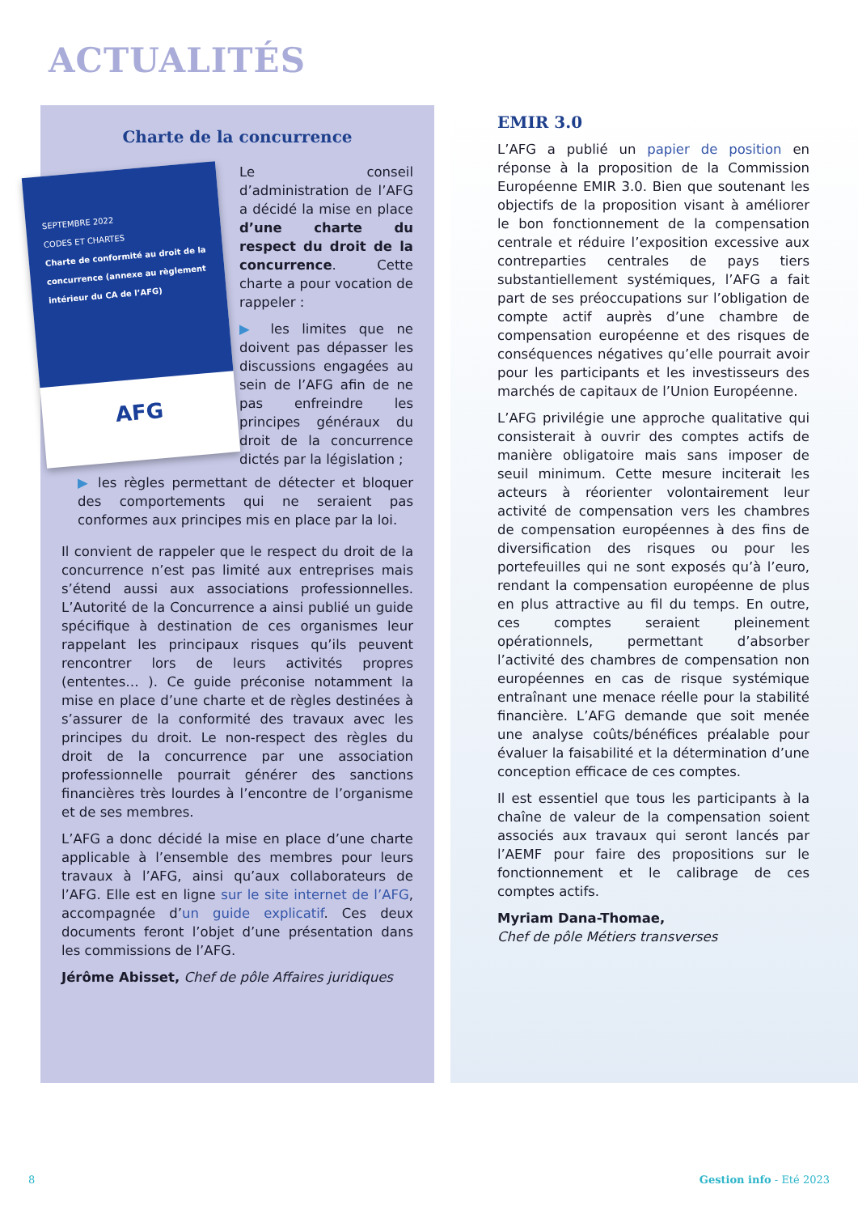ACTUALITÉS
Charte de la concurrence
SEPTEMBRE 2022
CODES ET CHARTES
Charte de conformité au droit de la concurrence (annexe au règlement intérieur du CA de l’AFG)
AFG
Le conseil d’administration de l’AFG a décidé la mise en place d’une charte du respect du droit de la concurrence. Cette charte a pour vocation de rappeler :
▶ les limites que ne doivent pas dépasser les discussions engagées au sein de l’AFG afin de ne pas enfreindre les principes généraux du droit de la concurrence dictés par la législation ;
▶ les règles permettant de détecter et bloquer des comportements qui ne seraient pas conformes aux principes mis en place par la loi.
Il convient de rappeler que le respect du droit de la concurrence n’est pas limité aux entreprises mais s’étend aussi aux associations professionnelles. L’Autorité de la Concurrence a ainsi publié un guide spécifique à destination de ces organismes leur rappelant les principaux risques qu’ils peuvent rencontrer lors de leurs activités propres (ententes… ). Ce guide préconise notamment la mise en place d’une charte et de règles destinées à s’assurer de la conformité des travaux avec les principes du droit. Le non-respect des règles du droit de la concurrence par une association professionnelle pourrait générer des sanctions financières très lourdes à l’encontre de l’organisme et de ses membres.
L’AFG a donc décidé la mise en place d’une charte applicable à l’ensemble des membres pour leurs travaux à l’AFG, ainsi qu’aux collaborateurs de l’AFG. Elle est en ligne sur le site internet de l’AFG, accompagnée d’un guide explicatif. Ces deux documents feront l’objet d’une présentation dans les commissions de l’AFG.
Jérôme Abisset, Chef de pôle Affaires juridiques
EMIR 3.0
L’AFG a publié un papier de position en réponse à la proposition de la Commission Européenne EMIR 3.0. Bien que soutenant les objectifs de la proposition visant à améliorer le bon fonctionnement de la compensation centrale et réduire l’exposition excessive aux contreparties centrales de pays tiers substantiellement systémiques, l’AFG a fait part de ses préoccupations sur l’obligation de compte actif auprès d’une chambre de compensation européenne et des risques de conséquences négatives qu’elle pourrait avoir pour les participants et les investisseurs des marchés de capitaux de l’Union Européenne.
L’AFG privilégie une approche qualitative qui consisterait à ouvrir des comptes actifs de manière obligatoire mais sans imposer de seuil minimum. Cette mesure inciterait les acteurs à réorienter volontairement leur activité de compensation vers les chambres de compensation européennes à des fins de diversification des risques ou pour les portefeuilles qui ne sont exposés qu’à l’euro, rendant la compensation européenne de plus en plus attractive au fil du temps. En outre, ces comptes seraient pleinement opérationnels, permettant d’absorber l’activité des chambres de compensation non européennes en cas de risque systémique entraînant une menace réelle pour la stabilité financière. L’AFG demande que soit menée une analyse coûts/bénéfices préalable pour évaluer la faisabilité et la détermination d’une conception efficace de ces comptes.
Il est essentiel que tous les participants à la chaîne de valeur de la compensation soient associés aux travaux qui seront lancés par l’AEMF pour faire des propositions sur le fonctionnement et le calibrage de ces comptes actifs.
Myriam Dana-Thomae,
Chef de pôle Métiers transverses
8 Gestion info - Eté 2023